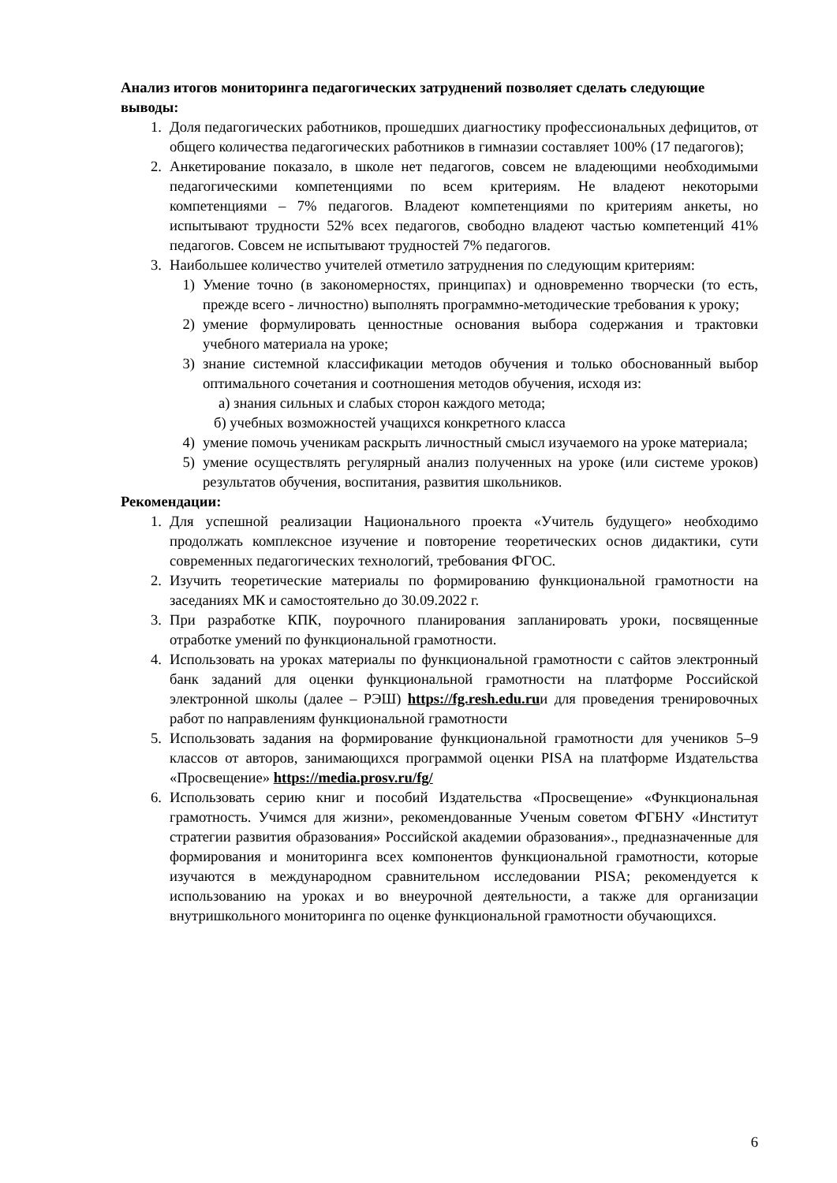Анализ итогов мониторинга педагогических затруднений позволяет сделать следующие выводы:
1. Доля педагогических работников, прошедших диагностику профессиональных дефицитов, от общего количества педагогических работников в гимназии составляет 100% (17 педагогов);
2. Анкетирование показало, в школе нет педагогов, совсем не владеющими необходимыми педагогическими компетенциями по всем критериям. Не владеют некоторыми компетенциями – 7% педагогов. Владеют компетенциями по критериям анкеты, но испытывают трудности 52% всех педагогов, свободно владеют частью компетенций 41% педагогов. Совсем не испытывают трудностей 7% педагогов.
3. Наибольшее количество учителей отметило затруднения по следующим критериям:
1) Умение точно (в закономерностях, принципах) и одновременно творчески (то есть, прежде всего - личностно) выполнять программно-методические требования к уроку;
2) умение формулировать ценностные основания выбора содержания и трактовки учебного материала на уроке;
3) знание системной классификации методов обучения и только обоснованный выбор оптимального сочетания и соотношения методов обучения, исходя из:
а) знания сильных и слабых сторон каждого метода;
б) учебных возможностей учащихся конкретного класса
4) умение помочь ученикам раскрыть личностный смысл изучаемого на уроке материала;
5) умение осуществлять регулярный анализ полученных на уроке (или системе уроков) результатов обучения, воспитания, развития школьников.
Рекомендации:
1. Для успешной реализации Национального проекта «Учитель будущего» необходимо продолжать комплексное изучение и повторение теоретических основ дидактики, сути современных педагогических технологий, требования ФГОС.
2. Изучить теоретические материалы по формированию функциональной грамотности на заседаниях МК и самостоятельно до 30.09.2022 г.
3. При разработке КПК, поурочного планирования запланировать уроки, посвященные отработке умений по функциональной грамотности.
4. Использовать на уроках материалы по функциональной грамотности с сайтов электронный банк заданий для оценки функциональной грамотности на платформе Российской электронной школы (далее – РЭШ) https://fg.resh.edu.ruи для проведения тренировочных работ по направлениям функциональной грамотности
5. Использовать задания на формирование функциональной грамотности для учеников 5–9 классов от авторов, занимающихся программой оценки PISA на платформе Издательства «Просвещение» https://media.prosv.ru/fg/
6. Использовать серию книг и пособий Издательства «Просвещение» «Функциональная грамотность. Учимся для жизни», рекомендованные Ученым советом ФГБНУ «Институт стратегии развития образования» Российской академии образования»., предназначенные для формирования и мониторинга всех компонентов функциональной грамотности, которые изучаются в международном сравнительном исследовании PISA; рекомендуется к использованию на уроках и во внеурочной деятельности, а также для организации внутришкольного мониторинга по оценке функциональной грамотности обучающихся.
6